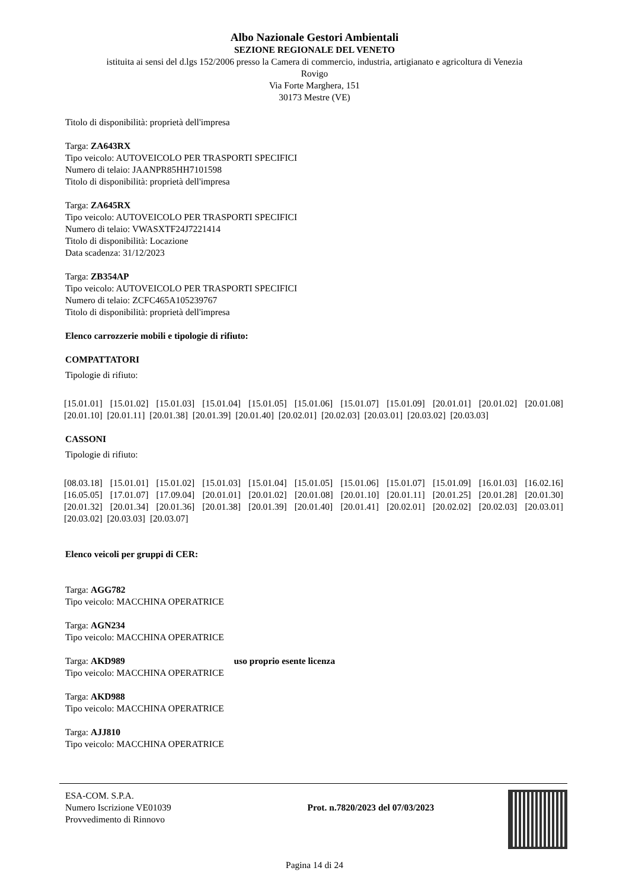Albo Nazionale Gestori Ambientali
SEZIONE REGIONALE DEL VENETO
istituita ai sensi del d.lgs 152/2006 presso la Camera di commercio, industria, artigianato e agricoltura di Venezia
Rovigo
Via Forte Marghera, 151
30173 Mestre (VE)
Titolo di disponibilità: proprietà dell'impresa
Targa: ZA643RX
Tipo veicolo: AUTOVEICOLO PER TRASPORTI SPECIFICI
Numero di telaio: JAANPR85HH7101598
Titolo di disponibilità: proprietà dell'impresa
Targa: ZA645RX
Tipo veicolo: AUTOVEICOLO PER TRASPORTI SPECIFICI
Numero di telaio: VWASXTF24J7221414
Titolo di disponibilità: Locazione
Data scadenza: 31/12/2023
Targa: ZB354AP
Tipo veicolo: AUTOVEICOLO PER TRASPORTI SPECIFICI
Numero di telaio: ZCFC465A105239767
Titolo di disponibilità: proprietà dell'impresa
Elenco carrozzerie mobili e tipologie di rifiuto:
COMPATTATORI
Tipologie di rifiuto:
[15.01.01] [15.01.02] [15.01.03] [15.01.04] [15.01.05] [15.01.06] [15.01.07] [15.01.09] [20.01.01] [20.01.02] [20.01.08] [20.01.10] [20.01.11] [20.01.38] [20.01.39] [20.01.40] [20.02.01] [20.02.03] [20.03.01] [20.03.02] [20.03.03]
CASSONI
Tipologie di rifiuto:
[08.03.18] [15.01.01] [15.01.02] [15.01.03] [15.01.04] [15.01.05] [15.01.06] [15.01.07] [15.01.09] [16.01.03] [16.02.16] [16.05.05] [17.01.07] [17.09.04] [20.01.01] [20.01.02] [20.01.08] [20.01.10] [20.01.11] [20.01.25] [20.01.28] [20.01.30] [20.01.32] [20.01.34] [20.01.36] [20.01.38] [20.01.39] [20.01.40] [20.01.41] [20.02.01] [20.02.02] [20.02.03] [20.03.01] [20.03.02] [20.03.03] [20.03.07]
Elenco veicoli per gruppi di CER:
Targa: AGG782
Tipo veicolo: MACCHINA OPERATRICE
Targa: AGN234
Tipo veicolo: MACCHINA OPERATRICE
Targa: AKD989 uso proprio esente licenza
Tipo veicolo: MACCHINA OPERATRICE
Targa: AKD988
Tipo veicolo: MACCHINA OPERATRICE
Targa: AJJ810
Tipo veicolo: MACCHINA OPERATRICE
ESA-COM. S.P.A.
Numero Iscrizione VE01039
Provvedimento di Rinnovo
Prot. n.7820/2023 del 07/03/2023
Pagina 14 di 24